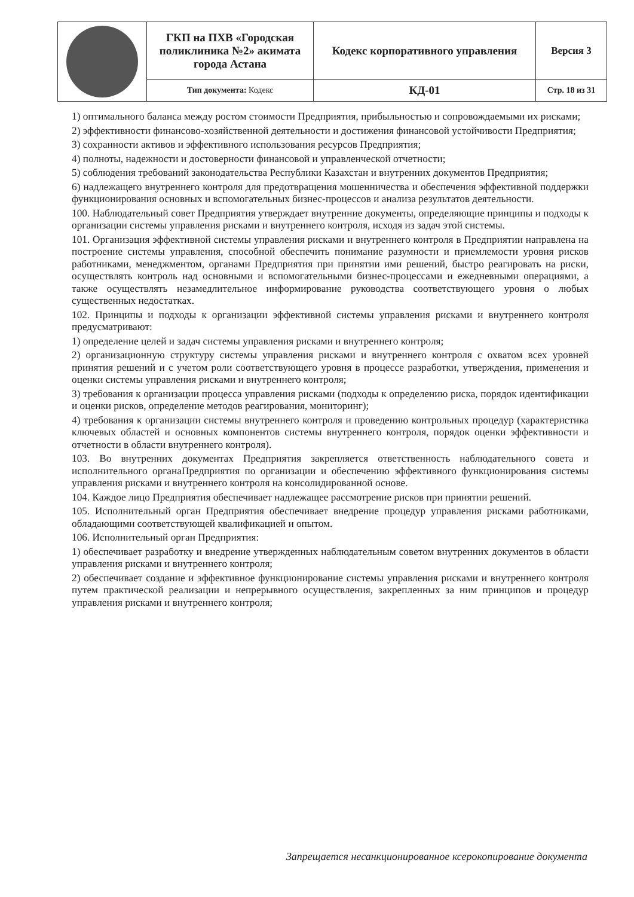| | ГКП на ПХВ «Городская поликлиника №2» акимата города Астана | Кодекс корпоративного управления | Версия 3 |
| | Тип документа: Кодекс | КД-01 | Стр. 18 из 31 |
1) оптимального баланса между ростом стоимости Предприятия, прибыльностью и сопровождаемыми их рисками;
2) эффективности финансово-хозяйственной деятельности и достижения финансовой устойчивости Предприятия;
3) сохранности активов и эффективного использования ресурсов Предприятия;
4) полноты, надежности и достоверности финансовой и управленческой отчетности;
5) соблюдения требований законодательства Республики Казахстан и внутренних документов Предприятия;
6) надлежащего внутреннего контроля для предотвращения мошенничества и обеспечения эффективной поддержки функционирования основных и вспомогательных бизнес-процессов и анализа результатов деятельности.
100. Наблюдательный совет Предприятия утверждает внутренние документы, определяющие принципы и подходы к организации системы управления рисками и внутреннего контроля, исходя из задач этой системы.
101. Организация эффективной системы управления рисками и внутреннего контроля в Предприятии направлена на построение системы управления, способной обеспечить понимание разумности и приемлемости уровня рисков работниками, менеджментом, органами Предприятия при принятии ими решений, быстро реагировать на риски, осуществлять контроль над основными и вспомогательными бизнес-процессами и ежедневными операциями, а также осуществлять незамедлительное информирование руководства соответствующего уровня о любых существенных недостатках.
102. Принципы и подходы к организации эффективной системы управления рисками и внутреннего контроля предусматривают:
1) определение целей и задач системы управления рисками и внутреннего контроля;
2) организационную структуру системы управления рисками и внутреннего контроля с охватом всех уровней принятия решений и с учетом роли соответствующего уровня в процессе разработки, утверждения, применения и оценки системы управления рисками и внутреннего контроля;
3) требования к организации процесса управления рисками (подходы к определению риска, порядок идентификации и оценки рисков, определение методов реагирования, мониторинг);
4) требования к организации системы внутреннего контроля и проведению контрольных процедур (характеристика ключевых областей и основных компонентов системы внутреннего контроля, порядок оценки эффективности и отчетности в области внутреннего контроля).
103. Во внутренних документах Предприятия закрепляется ответственность наблюдательного совета и исполнительного органаПредприятия по организации и обеспечению эффективного функционирования системы управления рисками и внутреннего контроля на консолидированной основе.
104. Каждое лицо Предприятия обеспечивает надлежащее рассмотрение рисков при принятии решений.
105. Исполнительный орган Предприятия обеспечивает внедрение процедур управления рисками работниками, обладающими соответствующей квалификацией и опытом.
106. Исполнительный орган Предприятия:
1) обеспечивает разработку и внедрение утвержденных наблюдательным советом внутренних документов в области управления рисками и внутреннего контроля;
2) обеспечивает создание и эффективное функционирование системы управления рисками и внутреннего контроля путем практической реализации и непрерывного осуществления, закрепленных за ним принципов и процедур управления рисками и внутреннего контроля;
Запрещается несанкционированное ксерокопирование документа